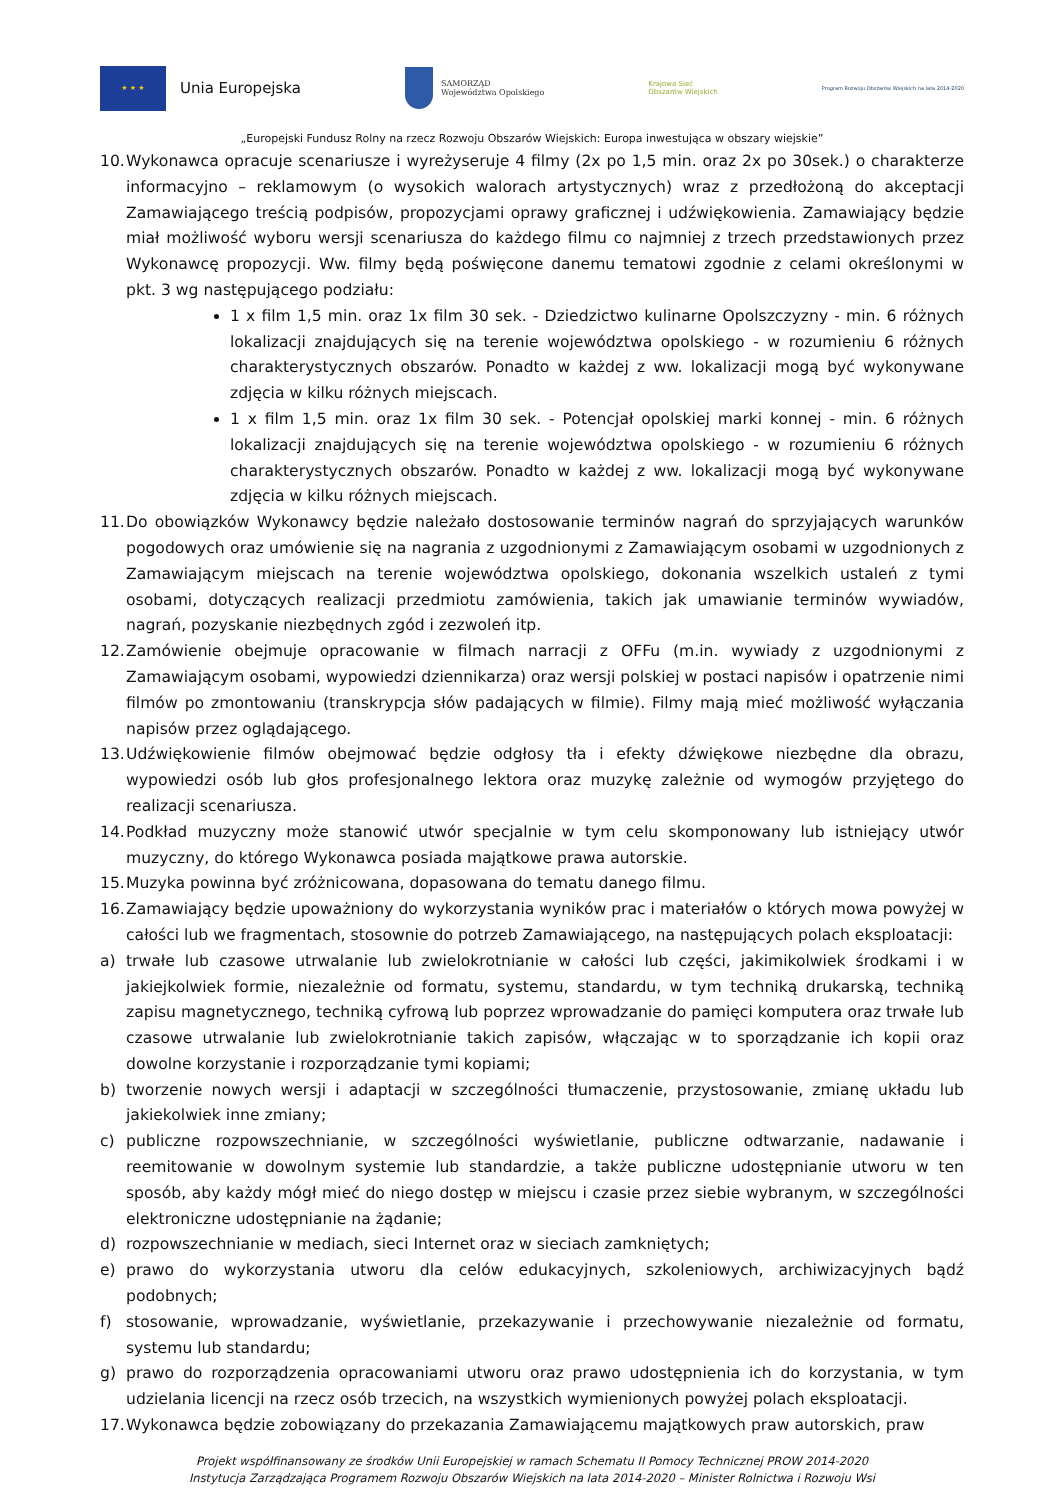★ ★ ★
Unia Europejska
SAMORZĄD
Województwa Opolskiego
Krajowa Sieć
Obszarów Wiejskich
Program Rozwoju Obszarów Wiejskich na lata 2014-2020
„Europejski Fundusz Rolny na rzecz Rozwoju Obszarów Wiejskich: Europa inwestująca w obszary wiejskie”
10.
Wykonawca opracuje scenariusze i wyreżyseruje 4 filmy (2x po 1,5 min. oraz 2x po 30sek.) o charakterze informacyjno – reklamowym (o wysokich walorach artystycznych) wraz z przedłożoną do akceptacji Zamawiającego treścią podpisów, propozycjami oprawy graficznej i udźwiękowienia. Zamawiający będzie miał możliwość wyboru wersji scenariusza do każdego filmu co najmniej z trzech przedstawionych przez Wykonawcę propozycji. Ww. filmy będą poświęcone danemu tematowi zgodnie z celami określonymi w pkt. 3 wg następującego podziału:
1 x film 1,5 min. oraz 1x film 30 sek. - Dziedzictwo kulinarne Opolszczyzny - min. 6 różnych lokalizacji znajdujących się na terenie województwa opolskiego - w rozumieniu 6 różnych charakterystycznych obszarów. Ponadto w każdej z ww. lokalizacji mogą być wykonywane zdjęcia w kilku różnych miejscach.
1 x film 1,5 min. oraz 1x film 30 sek. - Potencjał opolskiej marki konnej - min. 6 różnych lokalizacji znajdujących się na terenie województwa opolskiego - w rozumieniu 6 różnych charakterystycznych obszarów. Ponadto w każdej z ww. lokalizacji mogą być wykonywane zdjęcia w kilku różnych miejscach.
11.
Do obowiązków Wykonawcy będzie należało dostosowanie terminów nagrań do sprzyjających warunków pogodowych oraz umówienie się na nagrania z uzgodnionymi z Zamawiającym osobami w uzgodnionych z Zamawiającym miejscach na terenie województwa opolskiego, dokonania wszelkich ustaleń z tymi osobami, dotyczących realizacji przedmiotu zamówienia, takich jak umawianie terminów wywiadów, nagrań, pozyskanie niezbędnych zgód i zezwoleń itp.
12.
Zamówienie obejmuje opracowanie w filmach narracji z OFFu (m.in. wywiady z uzgodnionymi z Zamawiającym osobami, wypowiedzi dziennikarza) oraz wersji polskiej w postaci napisów i opatrzenie nimi filmów po zmontowaniu (transkrypcja słów padających w filmie). Filmy mają mieć możliwość wyłączania napisów przez oglądającego.
13.
Udźwiękowienie filmów obejmować będzie odgłosy tła i efekty dźwiękowe niezbędne dla obrazu, wypowiedzi osób lub głos profesjonalnego lektora oraz muzykę zależnie od wymogów przyjętego do realizacji scenariusza.
14.
Podkład muzyczny może stanowić utwór specjalnie w tym celu skomponowany lub istniejący utwór muzyczny, do którego Wykonawca posiada majątkowe prawa autorskie.
15.
Muzyka powinna być zróżnicowana, dopasowana do tematu danego filmu.
16.
Zamawiający będzie upoważniony do wykorzystania wyników prac i materiałów o których mowa powyżej w całości lub we fragmentach, stosownie do potrzeb Zamawiającego, na następujących polach eksploatacji:
a) trwałe lub czasowe utrwalanie lub zwielokrotnianie w całości lub części, jakimikolwiek środkami i w jakiejkolwiek formie, niezależnie od formatu, systemu, standardu, w tym techniką drukarską, techniką zapisu magnetycznego, techniką cyfrową lub poprzez wprowadzanie do pamięci komputera oraz trwałe lub czasowe utrwalanie lub zwielokrotnianie takich zapisów, włączając w to sporządzanie ich kopii oraz dowolne korzystanie i rozporządzanie tymi kopiami;
b) tworzenie nowych wersji i adaptacji w szczególności tłumaczenie, przystosowanie, zmianę układu lub jakiekolwiek inne zmiany;
c) publiczne rozpowszechnianie, w szczególności wyświetlanie, publiczne odtwarzanie, nadawanie i reemitowanie w dowolnym systemie lub standardzie, a także publiczne udostępnianie utworu w ten sposób, aby każdy mógł mieć do niego dostęp w miejscu i czasie przez siebie wybranym, w szczególności elektroniczne udostępnianie na żądanie;
d) rozpowszechnianie w mediach, sieci Internet oraz w sieciach zamkniętych;
e) prawo do wykorzystania utworu dla celów edukacyjnych, szkoleniowych, archiwizacyjnych bądź podobnych;
f) stosowanie, wprowadzanie, wyświetlanie, przekazywanie i przechowywanie niezależnie od formatu, systemu lub standardu;
g) prawo do rozporządzenia opracowaniami utworu oraz prawo udostępnienia ich do korzystania, w tym udzielania licencji na rzecz osób trzecich, na wszystkich wymienionych powyżej polach eksploatacji.
17.
Wykonawca będzie zobowiązany do przekazania Zamawiającemu majątkowych praw autorskich, praw
Projekt współfinansowany ze środków Unii Europejskiej w ramach Schematu II Pomocy Technicznej PROW 2014-2020
Instytucja Zarządzająca Programem Rozwoju Obszarów Wiejskich na lata 2014-2020 – Minister Rolnictwa i Rozwoju Wsi